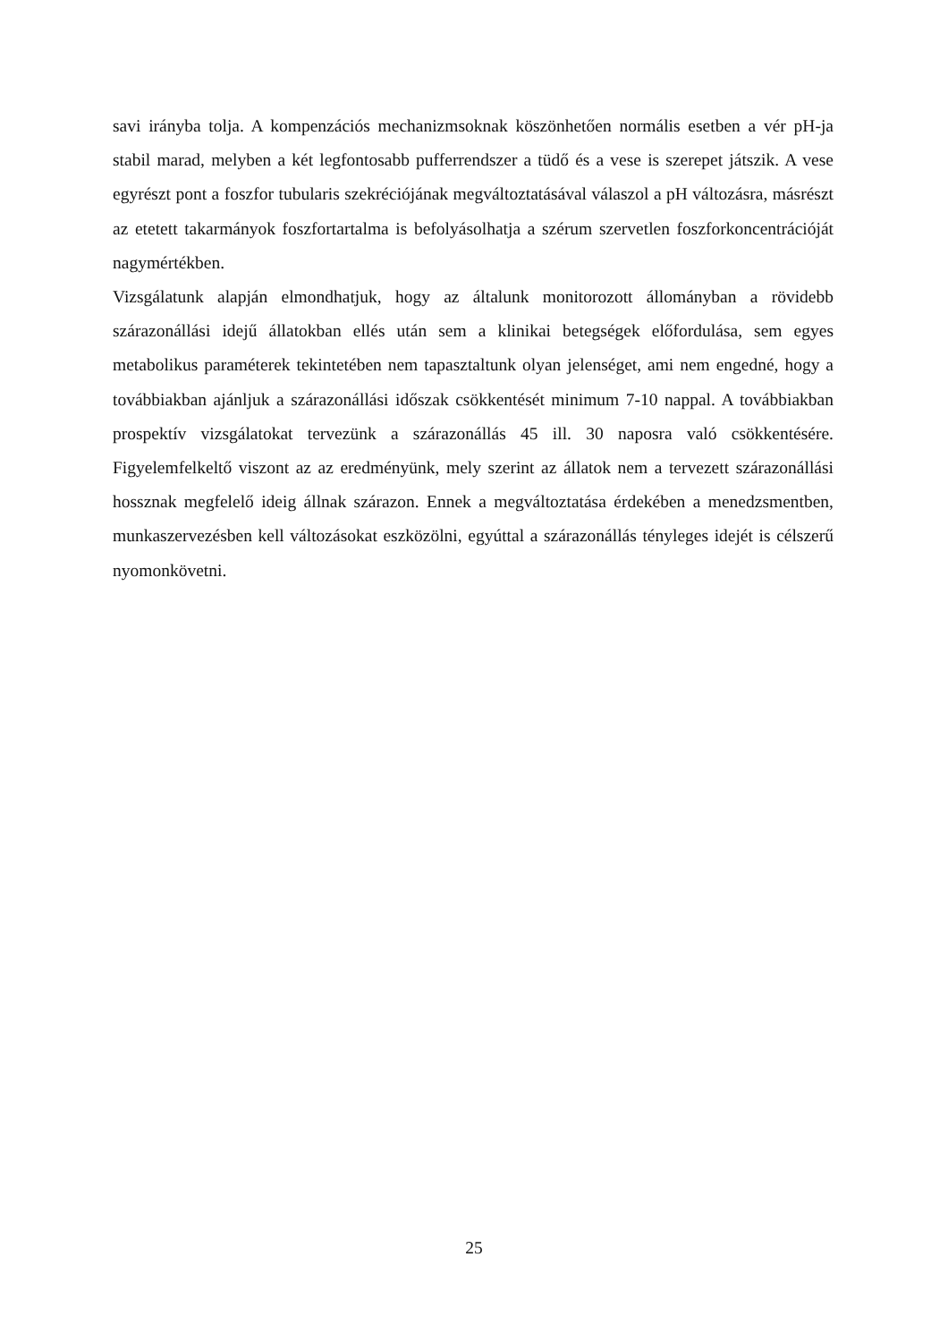savi irányba tolja. A kompenzációs mechanizmsoknak köszönhetően normális esetben a vér pH-ja stabil marad, melyben a két legfontosabb pufferrendszer a tüdő és a vese is szerepet játszik. A vese egyrészt pont a foszfor tubularis szekréciójának megváltoztatásával válaszol a pH változásra, másrészt az etetett takarmányok foszfortartalma is befolyásolhatja a szérum szervetlen foszforkoncentrációját nagymértékben.
Vizsgálatunk alapján elmondhatjuk, hogy az általunk monitorozott állományban a rövidebb szárazonállási idejű állatokban ellés után sem a klinikai betegségek előfordulása, sem egyes metabolikus paraméterek tekintetében nem tapasztaltunk olyan jelenséget, ami nem engedné, hogy a továbbiakban ajánljuk a szárazonállási időszak csökkentését minimum 7-10 nappal. A továbbiakban prospektív vizsgálatokat tervezünk a szárazonállás 45 ill. 30 naposra való csökkentésére. Figyelemfelkeltő viszont az az eredményünk, mely szerint az állatok nem a tervezett szárazonállási hossznak megfelelő ideig állnak szárazon. Ennek a megváltoztatása érdekében a menedzsmentben, munkaszervezésben kell változásokat eszközölni, egyúttal a szárazonállás tényleges idejét is célszerű nyomonkövetni.
25